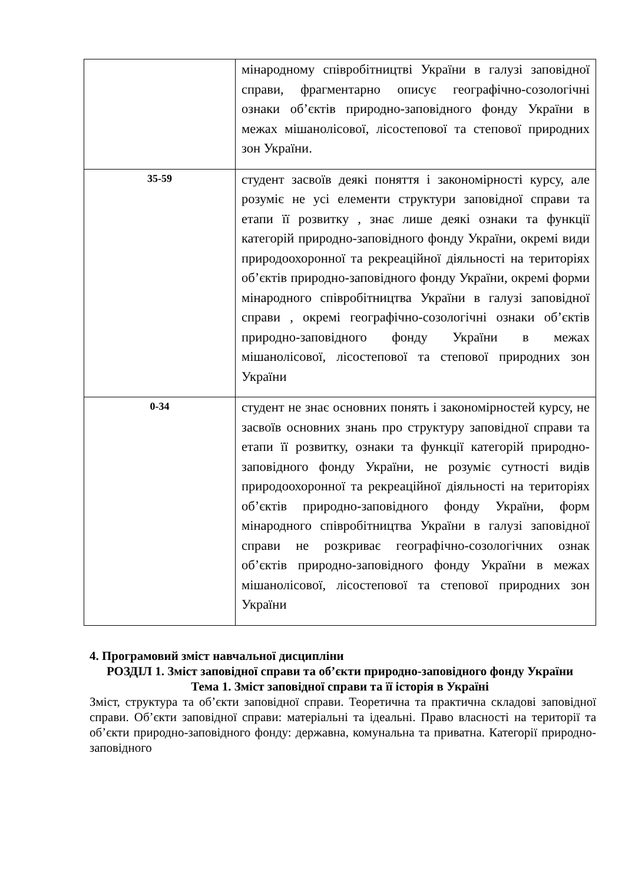| | мінародному співробітництві України в галузі заповідної справи, фрагментарно описує географічно-созологічні ознаки об’єктів природно-заповідного фонду України в межах мішанолісової, лісостепової та степової природних зон України. |
| 35-59 | студент засвоїв деякі поняття і закономірності курсу, але розуміє не усі елементи структури заповідної справи та етапи її розвитку , знає лише деякі ознаки та функції категорій природно-заповідного фонду України, окремі види природоохоронної та рекреаційної діяльності на територіях об’єктів природно-заповідного фонду України, окремі форми мінародного співробітництва України в галузі заповідної справи , окремі географічно-созологічні ознаки об’єктів природно-заповідного фонду України в межах мішанолісової, лісостепової та степової природних зон України |
| 0-34 | студент не знає основних понять і закономірностей курсу, не засвоїв основних знань про структуру заповідної справи та етапи її розвитку, ознаки та функції категорій природно-заповідного фонду України, не розуміє сутності видів природоохоронної та рекреаційної діяльності на територіях об’єктів природно-заповідного фонду України, форм мінародного співробітництва України в галузі заповідної справи не розкриває географічно-созологічних ознак об’єктів природно-заповідного фонду України в межах мішанолісової, лісостепової та степової природних зон України |
4. Програмовий зміст навчальної дисципліни
РОЗДІЛ 1. Зміст заповідної справи та об’єкти природно-заповідного фонду України
Тема 1. Зміст заповідної справи та її історія в Україні
Зміст, структура та об’єкти заповідної справи. Теоретична та практична складові заповідної справи. Об’єкти заповідної справи: матеріальні та ідеальні. Право власності на території та об’єкти природно-заповідного фонду: державна, комунальна та приватна. Категорії природно-заповідного